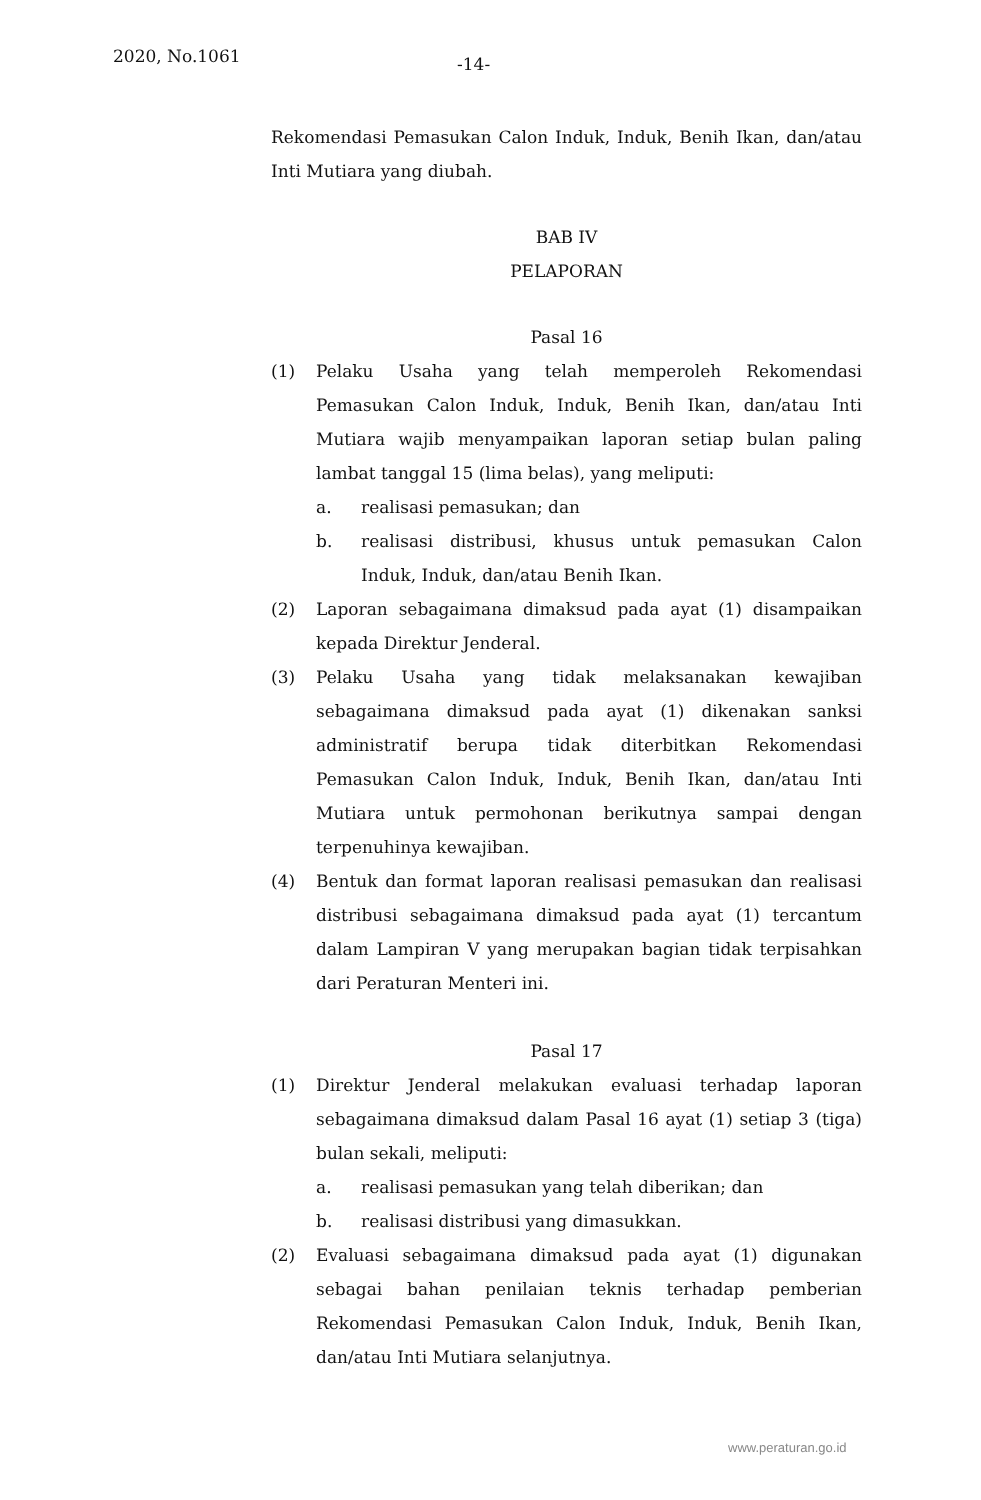2020, No.1061 -14-
Rekomendasi Pemasukan Calon Induk, Induk, Benih Ikan, dan/atau Inti Mutiara yang diubah.
BAB IV
PELAPORAN
Pasal 16
(1) Pelaku Usaha yang telah memperoleh Rekomendasi Pemasukan Calon Induk, Induk, Benih Ikan, dan/atau Inti Mutiara wajib menyampaikan laporan setiap bulan paling lambat tanggal 15 (lima belas), yang meliputi:
a. realisasi pemasukan; dan
b. realisasi distribusi, khusus untuk pemasukan Calon Induk, Induk, dan/atau Benih Ikan.
(2) Laporan sebagaimana dimaksud pada ayat (1) disampaikan kepada Direktur Jenderal.
(3) Pelaku Usaha yang tidak melaksanakan kewajiban sebagaimana dimaksud pada ayat (1) dikenakan sanksi administratif berupa tidak diterbitkan Rekomendasi Pemasukan Calon Induk, Induk, Benih Ikan, dan/atau Inti Mutiara untuk permohonan berikutnya sampai dengan terpenuhinya kewajiban.
(4) Bentuk dan format laporan realisasi pemasukan dan realisasi distribusi sebagaimana dimaksud pada ayat (1) tercantum dalam Lampiran V yang merupakan bagian tidak terpisahkan dari Peraturan Menteri ini.
Pasal 17
(1) Direktur Jenderal melakukan evaluasi terhadap laporan sebagaimana dimaksud dalam Pasal 16 ayat (1) setiap 3 (tiga) bulan sekali, meliputi:
a. realisasi pemasukan yang telah diberikan; dan
b. realisasi distribusi yang dimasukkan.
(2) Evaluasi sebagaimana dimaksud pada ayat (1) digunakan sebagai bahan penilaian teknis terhadap pemberian Rekomendasi Pemasukan Calon Induk, Induk, Benih Ikan, dan/atau Inti Mutiara selanjutnya.
www.peraturan.go.id